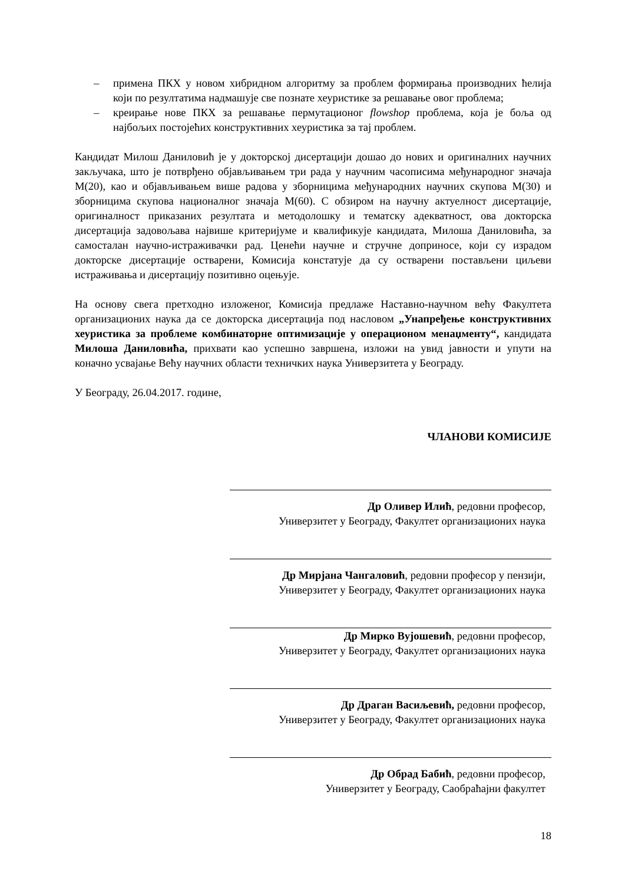– примена ПКХ у новом хибридном алгоритму за проблем формирања производних ћелија који по резултатима надмашује све познате хеуристике за решавање овог проблема;
– креирање нове ПКХ за решавање пермутационог flowshop проблема, која је боља од најбољих постојећих конструктивних хеуристика за тај проблем.
Кандидат Милош Даниловић је у докторској дисертацији дошао до нових и оригиналних научних закључака, што је потврђено објављивањем три рада у научним часописима међународног значаја М(20), као и објављивањем више радова у зборницима међународних научних скупова М(30) и зборницима скупова националног значаја М(60). С обзиром на научну актуелност дисертације, оригиналност приказаних резултата и методолошку и тематску адекватност, ова докторска дисертација задовољава највише критеријуме и квалификује кандидата, Милоша Даниловића, за самосталан научно-истраживачки рад. Ценећи научне и стручне доприносе, који су израдом докторске дисертације остварени, Комисија констатује да су остварени постављени циљеви истраживања и дисертацију позитивно оцењује.
На основу свега претходно изложеног, Комисија предлаже Наставно-научном већу Факултета организационих наука да се докторска дисертација под насловом „Унапређење конструктивних хеуристика за проблеме комбинаторне оптимизације у операционом менаџменту“, кандидата Милоша Даниловића, прихвати као успешно завршена, изложи на увид јавности и упути на коначно усвајање Већу научних области техничких наука Универзитета у Београду.
У Београду, 26.04.2017. године,
ЧЛАНОВИ КОМИСИЈЕ
Др Оливер Илић, редовни професор,
Универзитет у Београду, Факултет организационих наука
Др Мирјана Чангаловић, редовни професор у пензији,
Универзитет у Београду, Факултет организационих наука
Др Мирко Вујошевић, редовни професор,
Универзитет у Београду, Факултет организационих наука
Др Драган Васиљевић, редовни професор,
Универзитет у Београду, Факултет организационих наука
Др Обрад Бабић, редовни професор,
Универзитет у Београду, Саобраћајни факултет
18